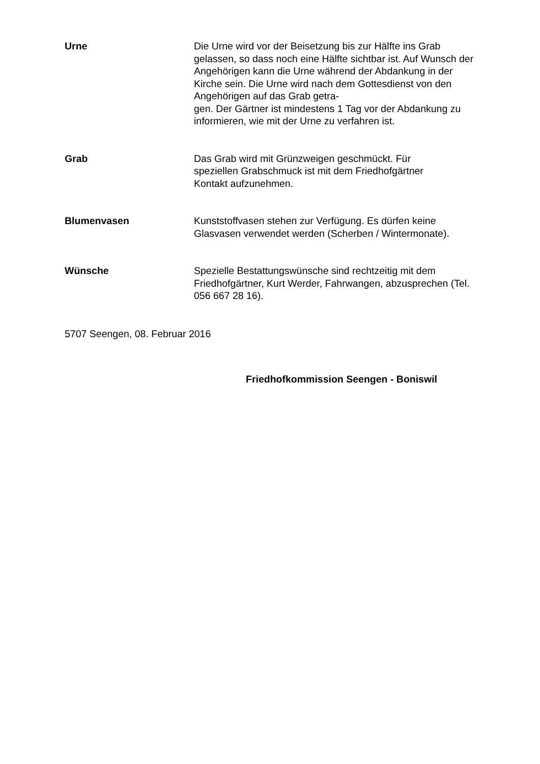Urne Die Urne wird vor der Beisetzung bis zur Hälfte ins Grab gelassen, so dass noch eine Hälfte sichtbar ist. Auf Wunsch der Angehörigen kann die Urne während der Abdankung in der Kirche sein. Die Urne wird nach dem Gottesdienst von den Angehörigen auf das Grab getra-
gen. Der Gärtner ist mindestens 1 Tag vor der Abdankung zu informieren, wie mit der Urne zu verfahren ist.
Grab Das Grab wird mit Grünzweigen geschmückt. Für
speziellen Grabschmuck ist mit dem Friedhofgärtner
Kontakt aufzunehmen.
Blumenvasen Kunststoffvasen stehen zur Verfügung. Es dürfen keine Glasvasen verwendet werden (Scherben / Wintermonate).
Wünsche Spezielle Bestattungswünsche sind rechtzeitig mit dem Friedhofgärtner, Kurt Werder, Fahrwangen, abzusprechen (Tel. 056 667 28 16).
5707 Seengen, 08. Februar 2016
Friedhofkommission Seengen - Boniswil